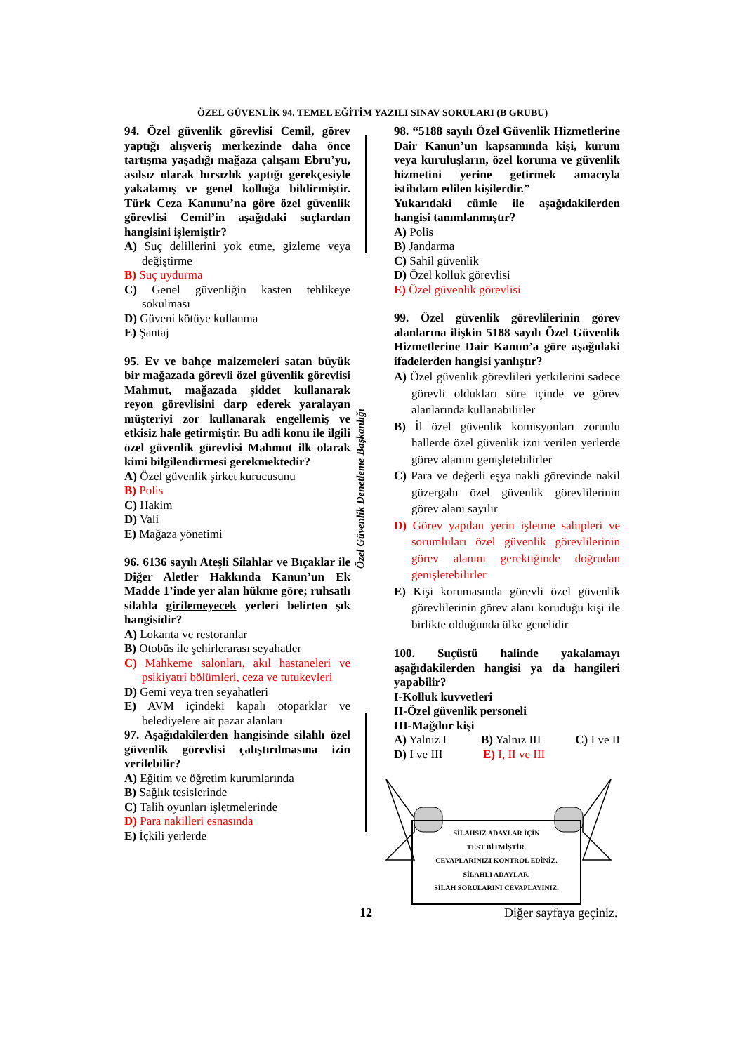ÖZEL GÜVENLİK 94. TEMEL EĞİTİM YAZILI SINAV SORULARI (B GRUBU)
Özel Güvenlik Denetleme Başkanlığı
94. Özel güvenlik görevlisi Cemil, görev yaptığı alışveriş merkezinde daha önce tartışma yaşadığı mağaza çalışanı Ebru’yu, asılsız olarak hırsızlık yaptığı gerekçesiyle yakalamış ve genel kolluğa bildirmiştir. Türk Ceza Kanunu’na göre özel güvenlik görevlisi Cemil’in aşağıdaki suçlardan hangisini işlemiştir?
A) Suç delillerini yok etme, gizleme veya değiştirme
B) Suç uydurma
C) Genel güvenliğin kasten tehlikeye sokulması
D) Güveni kötüye kullanma
E) Şantaj
95. Ev ve bahçe malzemeleri satan büyük bir mağazada görevli özel güvenlik görevlisi Mahmut, mağazada şiddet kullanarak reyon görevlisini darp ederek yaralayan müşteriyi zor kullanarak engellemiş ve etkisiz hale getirmiştir. Bu adli konu ile ilgili özel güvenlik görevlisi Mahmut ilk olarak kimi bilgilendirmesi gerekmektedir?
A) Özel güvenlik şirket kurucusunu
B) Polis
C) Hakim
D) Vali
E) Mağaza yönetimi
96. 6136 sayılı Ateşli Silahlar ve Bıçaklar ile Diğer Aletler Hakkında Kanun’un Ek Madde 1’inde yer alan hükme göre; ruhsatlı silahla girilemeyecek yerleri belirten şık hangisidir?
A) Lokanta ve restoranlar
B) Otobüs ile şehirlerarası seyahatler
C) Mahkeme salonları, akıl hastaneleri ve psikiyatri bölümleri, ceza ve tutukevleri
D) Gemi veya tren seyahatleri
E) AVM içindeki kapalı otoparklar ve belediyelere ait pazar alanları
97. Aşağıdakilerden hangisinde silahlı özel güvenlik görevlisi çalıştırılmasına izin verilebilir?
A) Eğitim ve öğretim kurumlarında
B) Sağlık tesislerinde
C) Talih oyunları işletmelerinde
D) Para nakilleri esnasında
E) İçkili yerlerde
98. “5188 sayılı Özel Güvenlik Hizmetlerine Dair Kanun’un kapsamında kişi, kurum veya kuruluşların, özel koruma ve güvenlik hizmetini yerine getirmek amacıyla istihdam edilen kişilerdir.”
Yukarıdaki cümle ile aşağıdakilerden hangisi tanımlanmıştır?
A) Polis
B) Jandarma
C) Sahil güvenlik
D) Özel kolluk görevlisi
E) Özel güvenlik görevlisi
99. Özel güvenlik görevlilerinin görev alanlarına ilişkin 5188 sayılı Özel Güvenlik Hizmetlerine Dair Kanun’a göre aşağıdaki ifadelerden hangisi yanlıştır?
A) Özel güvenlik görevlileri yetkilerini sadece görevli oldukları süre içinde ve görev alanlarında kullanabilirler
B) İl özel güvenlik komisyonları zorunlu hallerde özel güvenlik izni verilen yerlerde görev alanını genişletebilirler
C) Para ve değerli eşya nakli görevinde nakil güzergahı özel güvenlik görevlilerinin görev alanı sayılır
D) Görev yapılan yerin işletme sahipleri ve sorumluları özel güvenlik görevlilerinin görev alanını gerektiğinde doğrudan genişletebilirler
E) Kişi korumasında görevli özel güvenlik görevlilerinin görev alanı koruduğu kişi ile birlikte olduğunda ülke genelidir
100. Suçüstü halinde yakalamayı aşağıdakilerden hangisi ya da hangileri yapabilir?
I-Kolluk kuvvetleri
II-Özel güvenlik personeli
III-Mağdur kişi
A) Yalnız I B) Yalnız III C) I ve II
D) I ve III E) I, II ve III
SİLAHSIZ ADAYLAR İÇİN
TEST BİTMİŞTİR.
CEVAPLARINIZI KONTROL EDİNİZ.
SİLAHLI ADAYLAR,
SİLAH SORULARINI CEVAPLAYINIZ.
12 Diğer sayfaya geçiniz.